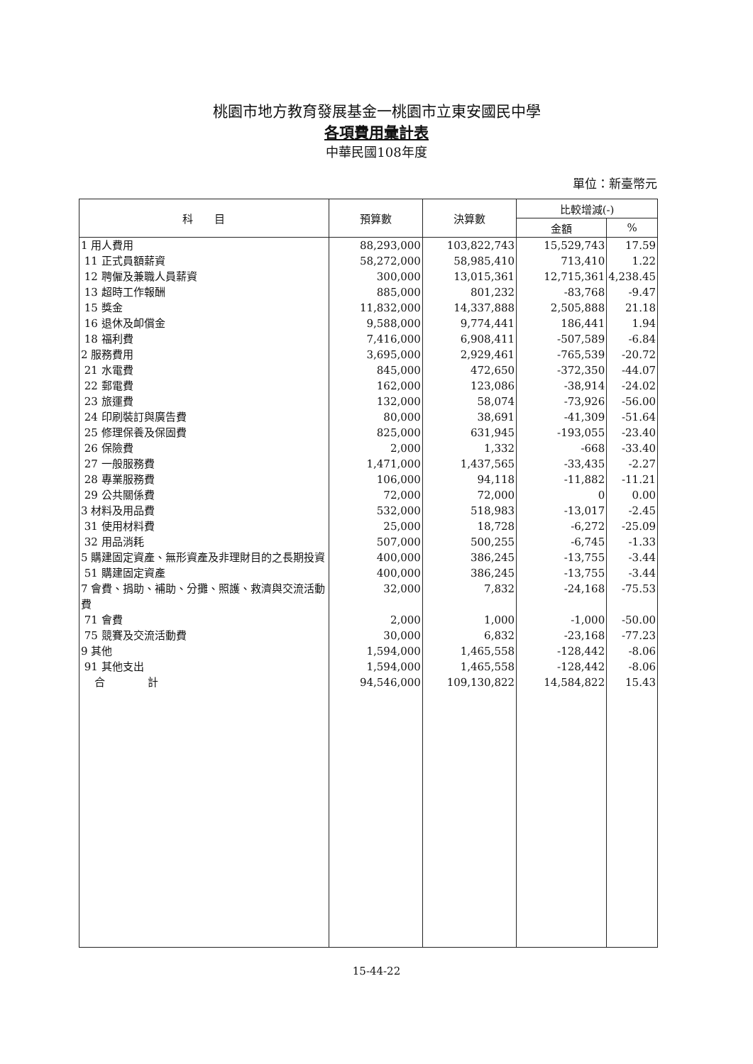桃園市地方教育發展基金一桃園市立東安國民中學
各項費用彙計表
中華民國108年度
單位：新臺幣元
| 科 目 | 預算數 | 決算數 | 比較增減(-) | |
| --- | --- | --- | --- | --- |
| | | | 金額 | % |
| 1 用人費用 | 88,293,000 | 103,822,743 | 15,529,743 | 17.59 |
| 11 正式員額薪資 | 58,272,000 | 58,985,410 | 713,410 | 1.22 |
| 12 聘僱及兼職人員薪資 | 300,000 | 13,015,361 | 12,715,361 | 4,238.45 |
| 13 超時工作報酬 | 885,000 | 801,232 | -83,768 | -9.47 |
| 15 獎金 | 11,832,000 | 14,337,888 | 2,505,888 | 21.18 |
| 16 退休及卹償金 | 9,588,000 | 9,774,441 | 186,441 | 1.94 |
| 18 福利費 | 7,416,000 | 6,908,411 | -507,589 | -6.84 |
| 2 服務費用 | 3,695,000 | 2,929,461 | -765,539 | -20.72 |
| 21 水電費 | 845,000 | 472,650 | -372,350 | -44.07 |
| 22 郵電費 | 162,000 | 123,086 | -38,914 | -24.02 |
| 23 旅運費 | 132,000 | 58,074 | -73,926 | -56.00 |
| 24 印刷裝訂與廣告費 | 80,000 | 38,691 | -41,309 | -51.64 |
| 25 修理保養及保固費 | 825,000 | 631,945 | -193,055 | -23.40 |
| 26 保險費 | 2,000 | 1,332 | -668 | -33.40 |
| 27 一般服務費 | 1,471,000 | 1,437,565 | -33,435 | -2.27 |
| 28 專業服務費 | 106,000 | 94,118 | -11,882 | -11.21 |
| 29 公共關係費 | 72,000 | 72,000 | 0 | 0.00 |
| 3 材料及用品費 | 532,000 | 518,983 | -13,017 | -2.45 |
| 31 使用材料費 | 25,000 | 18,728 | -6,272 | -25.09 |
| 32 用品消耗 | 507,000 | 500,255 | -6,745 | -1.33 |
| 5 購建固定資產、無形資產及非理財目的之長期投資 | 400,000 | 386,245 | -13,755 | -3.44 |
| 51 購建固定資產 | 400,000 | 386,245 | -13,755 | -3.44 |
| 7 會費、捐助、補助、分攤、照護、救濟與交流活動費 | 32,000 | 7,832 | -24,168 | -75.53 |
| 71 會費 | 2,000 | 1,000 | -1,000 | -50.00 |
| 75 競賽及交流活動費 | 30,000 | 6,832 | -23,168 | -77.23 |
| 9 其他 | 1,594,000 | 1,465,558 | -128,442 | -8.06 |
| 91 其他支出 | 1,594,000 | 1,465,558 | -128,442 | -8.06 |
| 合 計 | 94,546,000 | 109,130,822 | 14,584,822 | 15.43 |
15-44-22